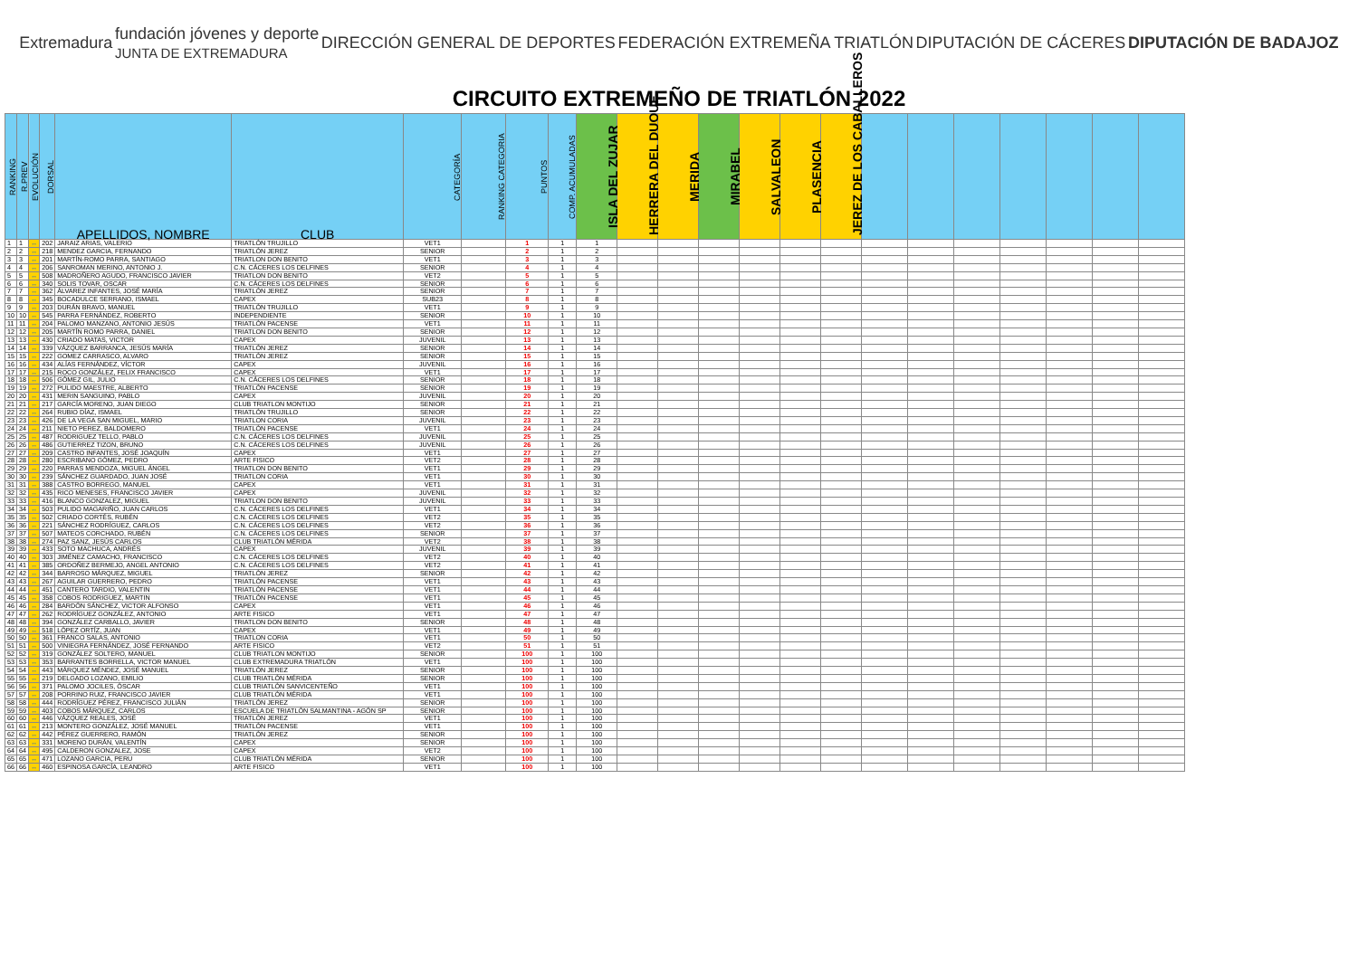Extremadura
fundación jóvenes y deporte
JUNTA DE EXTREMADURA
DIRECCIÓN GENERAL DE DEPORTES FEDERACIÓN EXTREMEÑA TRIATLÓN DIPUTACIÓN DE CÁCERES DIPUTACIÓN DE BADAJOZ
CIRCUITO EXTREMEÑO DE TRIATLÓN 2022
| RANKING | R.PREV | EVOLUCIÓN | DORSAL | APELLIDOS, NOMBRE | CLUB | CATEGORÍA | RANKING CATEGORIA | PUNTOS | COMP. ACUMULADAS | ISLA DEL ZUJAR | HERRERA DEL DUQUE | MERIDA | MIRABEL | SALVALEON | PLASENCIA | JEREZ DE LOS CABALLEROS | | | | | | | |
| --- | --- | --- | --- | --- | --- | --- | --- | --- | --- | --- | --- | --- | --- | --- | --- | --- | --- | --- | --- | --- | --- | --- | --- |
| 1 | 1 | ↔ | 202 | JARAIZ ARIAS, VALERIO | TRIATLÓN TRUJILLO | VET1 | | 1 | 1 | 1 | | | | | | | | | | | | | |
| 2 | 2 | ↔ | 218 | MENDEZ GARCIA, FERNANDO | TRIATLÓN JEREZ | SENIOR | | 2 | 1 | 2 | | | | | | | | | | | | | |
| 3 | 3 | ↔ | 201 | MARTÍN-ROMO PARRA, SANTIAGO | TRIATLON DON BENITO | VET1 | | 3 | 1 | 3 | | | | | | | | | | | | | |
| 4 | 4 | ↔ | 206 | SANROMAN MERINO, ANTONIO J. | C.N. CÁCERES LOS DELFINES | SENIOR | | 4 | 1 | 4 | | | | | | | | | | | | | |
| 5 | 5 | ↔ | 508 | MADROÑERO AGUDO, FRANCISCO JAVIER | TRIATLON DON BENITO | VET2 | | 5 | 1 | 5 | | | | | | | | | | | | | |
| 6 | 6 | ↔ | 340 | SOLIS TOVAR, OSCAR | C.N. CÁCERES LOS DELFINES | SENIOR | | 6 | 1 | 6 | | | | | | | | | | | | | |
| 7 | 7 | ↔ | 362 | ÁLVAREZ INFANTES, JOSÉ MARÍA | TRIATLÓN JEREZ | SENIOR | | 7 | 1 | 7 | | | | | | | | | | | | | |
| 8 | 8 | ↔ | 345 | BOCADULCE SERRANO, ISMAEL | CAPEX | SUB23 | | 8 | 1 | 8 | | | | | | | | | | | | | |
| 9 | 9 | ↔ | 203 | DURÁN BRAVO, MANUEL | TRIATLÓN TRUJILLO | VET1 | | 9 | 1 | 9 | | | | | | | | | | | | | |
| 10 | 10 | ↔ | 545 | PARRA FERNÁNDEZ, ROBERTO | INDEPENDIENTE | SENIOR | | 10 | 1 | 10 | | | | | | | | | | | | | |
| 11 | 11 | ↔ | 204 | PALOMO MANZANO, ANTONIO JESÚS | TRIATLÓN PACENSE | VET1 | | 11 | 1 | 11 | | | | | | | | | | | | | |
| 12 | 12 | ↔ | 205 | MARTÍN ROMO PARRA, DANIEL | TRIATLON DON BENITO | SENIOR | | 12 | 1 | 12 | | | | | | | | | | | | | |
| 13 | 13 | ↔ | 430 | CRIADO MATAS, VICTOR | CAPEX | JUVENIL | | 13 | 1 | 13 | | | | | | | | | | | | | |
| 14 | 14 | ↔ | 339 | VÁZQUEZ BARRANCA, JESÚS MARÍA | TRIATLÓN JEREZ | SENIOR | | 14 | 1 | 14 | | | | | | | | | | | | | |
| 15 | 15 | ↔ | 222 | GOMEZ CARRASCO, ALVARO | TRIATLÓN JEREZ | SENIOR | | 15 | 1 | 15 | | | | | | | | | | | | | |
| 16 | 16 | ↔ | 434 | ALÍAS FERNÁNDEZ, VÍCTOR | CAPEX | JUVENIL | | 16 | 1 | 16 | | | | | | | | | | | | | |
| 17 | 17 | ↔ | 215 | ROCO GONZÁLEZ, FELIX FRANCISCO | CAPEX | VET1 | | 17 | 1 | 17 | | | | | | | | | | | | | |
| 18 | 18 | ↔ | 506 | GÓMEZ GIL, JULIO | C.N. CÁCERES LOS DELFINES | SENIOR | | 18 | 1 | 18 | | | | | | | | | | | | | |
| 19 | 19 | ↔ | 272 | PULIDO MAESTRE, ALBERTO | TRIATLÓN PACENSE | SENIOR | | 19 | 1 | 19 | | | | | | | | | | | | | |
| 20 | 20 | ↔ | 431 | MERIN SANGUINO, PABLO | CAPEX | JUVENIL | | 20 | 1 | 20 | | | | | | | | | | | | | |
| 21 | 21 | ↔ | 217 | GARCÍA MORENO, JUAN DIEGO | CLUB TRIATLON MONTIJO | SENIOR | | 21 | 1 | 21 | | | | | | | | | | | | | |
| 22 | 22 | ↔ | 264 | RUBIO DÍAZ, ISMAEL | TRIATLÓN TRUJILLO | SENIOR | | 22 | 1 | 22 | | | | | | | | | | | | | |
| 23 | 23 | ↔ | 426 | DE LA VEGA SAN MIGUEL, MARIO | TRIATLON CORIA | JUVENIL | | 23 | 1 | 23 | | | | | | | | | | | | | |
| 24 | 24 | ↔ | 211 | NIETO PEREZ, BALDOMERO | TRIATLÓN PACENSE | VET1 | | 24 | 1 | 24 | | | | | | | | | | | | | |
| 25 | 25 | ↔ | 487 | RODRIGUEZ TELLO, PABLO | C.N. CÁCERES LOS DELFINES | JUVENIL | | 25 | 1 | 25 | | | | | | | | | | | | | |
| 26 | 26 | ↔ | 486 | GUTIERREZ TIZON, BRUNO | C.N. CÁCERES LOS DELFINES | JUVENIL | | 26 | 1 | 26 | | | | | | | | | | | | | |
| 27 | 27 | ↔ | 209 | CASTRO INFANTES, JOSÉ JOAQUÍN | CAPEX | VET1 | | 27 | 1 | 27 | | | | | | | | | | | | | |
| 28 | 28 | ↔ | 280 | ESCRIBANO GÓMEZ, PEDRO | ARTE FISICO | VET2 | | 28 | 1 | 28 | | | | | | | | | | | | | |
| 29 | 29 | ↔ | 220 | PARRAS MENDOZA, MIGUEL ÁNGEL | TRIATLON DON BENITO | VET1 | | 29 | 1 | 29 | | | | | | | | | | | | | |
| 30 | 30 | ↔ | 239 | SÁNCHEZ GUARDADO, JUAN JOSÉ | TRIATLON CORIA | VET1 | | 30 | 1 | 30 | | | | | | | | | | | | | |
| 31 | 31 | ↔ | 388 | CASTRO BORREGO, MANUEL | CAPEX | VET1 | | 31 | 1 | 31 | | | | | | | | | | | | | |
| 32 | 32 | ↔ | 435 | RICO MENESES, FRANCISCO JAVIER | CAPEX | JUVENIL | | 32 | 1 | 32 | | | | | | | | | | | | | |
| 33 | 33 | ↔ | 416 | BLANCO GONZALEZ, MIGUEL | TRIATLON DON BENITO | JUVENIL | | 33 | 1 | 33 | | | | | | | | | | | | | |
| 34 | 34 | ↔ | 503 | PULIDO MAGARIÑO, JUAN CARLOS | C.N. CÁCERES LOS DELFINES | VET1 | | 34 | 1 | 34 | | | | | | | | | | | | | |
| 35 | 35 | ↔ | 502 | CRIADO CORTÉS, RUBÉN | C.N. CÁCERES LOS DELFINES | VET2 | | 35 | 1 | 35 | | | | | | | | | | | | | |
| 36 | 36 | ↔ | 221 | SÁNCHEZ RODRÍGUEZ, CARLOS | C.N. CÁCERES LOS DELFINES | VET2 | | 36 | 1 | 36 | | | | | | | | | | | | | |
| 37 | 37 | ↔ | 507 | MATEOS CORCHADO, RUBÉN | C.N. CÁCERES LOS DELFINES | SENIOR | | 37 | 1 | 37 | | | | | | | | | | | | | |
| 38 | 38 | ↔ | 274 | PAZ SANZ, JESÚS CARLOS | CLUB TRIATLÓN MÉRIDA | VET2 | | 38 | 1 | 38 | | | | | | | | | | | | | |
| 39 | 39 | ↔ | 433 | SOTO MACHUCA, ANDRÉS | CAPEX | JUVENIL | | 39 | 1 | 39 | | | | | | | | | | | | | |
| 40 | 40 | ↔ | 303 | JIMÉNEZ CAMACHO, FRANCISCO | C.N. CÁCERES LOS DELFINES | VET2 | | 40 | 1 | 40 | | | | | | | | | | | | | |
| 41 | 41 | ↔ | 385 | ORDOÑEZ BERMEJO, ANGEL ANTONIO | C.N. CÁCERES LOS DELFINES | VET2 | | 41 | 1 | 41 | | | | | | | | | | | | | |
| 42 | 42 | ↔ | 344 | BARROSO MÁRQUEZ, MIGUEL | TRIATLÓN JEREZ | SENIOR | | 42 | 1 | 42 | | | | | | | | | | | | | |
| 43 | 43 | ↔ | 267 | AGUILAR GUERRERO, PEDRO | TRIATLÓN PACENSE | VET1 | | 43 | 1 | 43 | | | | | | | | | | | | | |
| 44 | 44 | ↔ | 451 | CANTERO TARDIO, VALENTIN | TRIATLÓN PACENSE | VET1 | | 44 | 1 | 44 | | | | | | | | | | | | | |
| 45 | 45 | ↔ | 358 | COBOS RODRIGUEZ, MARTIN | TRIATLÓN PACENSE | VET1 | | 45 | 1 | 45 | | | | | | | | | | | | | |
| 46 | 46 | ↔ | 284 | BARDÓN SÁNCHEZ, VICTOR ALFONSO | CAPEX | VET1 | | 46 | 1 | 46 | | | | | | | | | | | | | |
| 47 | 47 | ↔ | 262 | RODRÍGUEZ GONZÁLEZ, ANTONIO | ARTE FISICO | VET1 | | 47 | 1 | 47 | | | | | | | | | | | | | |
| 48 | 48 | ↔ | 394 | GONZÁLEZ CARBALLO, JAVIER | TRIATLON DON BENITO | SENIOR | | 48 | 1 | 48 | | | | | | | | | | | | | |
| 49 | 49 | ↔ | 518 | LÓPEZ ORTÍZ, JUAN | CAPEX | VET1 | | 49 | 1 | 49 | | | | | | | | | | | | | |
| 50 | 50 | ↔ | 361 | FRANCO SALAS, ANTONIO | TRIATLON CORIA | VET1 | | 50 | 1 | 50 | | | | | | | | | | | | | |
| 51 | 51 | ↔ | 500 | VINIEGRA FERNÁNDEZ, JOSÉ FERNANDO | ARTE FISICO | VET2 | | 51 | 1 | 51 | | | | | | | | | | | | | |
| 52 | 52 | ↔ | 319 | GONZÁLEZ SOLTERO, MANUEL | CLUB TRIATLON MONTIJO | SENIOR | | 100 | 1 | 100 | | | | | | | | | | | | | |
| 53 | 53 | ↔ | 353 | BARRANTES BORRELLA, VICTOR MANUEL | CLUB EXTREMADURA TRIATLÓN | VET1 | | 100 | 1 | 100 | | | | | | | | | | | | | |
| 54 | 54 | ↔ | 443 | MÁRQUEZ MÉNDEZ, JOSÉ MANUEL | TRIATLÓN JEREZ | SENIOR | | 100 | 1 | 100 | | | | | | | | | | | | | |
| 55 | 55 | ↔ | 219 | DELGADO LOZANO, EMILIO | CLUB TRIATLÓN MÉRIDA | SENIOR | | 100 | 1 | 100 | | | | | | | | | | | | | |
| 56 | 56 | ↔ | 371 | PALOMO JOCILES, ÓSCAR | CLUB TRIATLÓN SANVICENTEÑO | VET1 | | 100 | 1 | 100 | | | | | | | | | | | | | |
| 57 | 57 | ↔ | 208 | PORRINO RUIZ, FRANCISCO JAVIER | CLUB TRIATLÓN MÉRIDA | VET1 | | 100 | 1 | 100 | | | | | | | | | | | | | |
| 58 | 58 | ↔ | 444 | RODRÍGUEZ PÉREZ, FRANCISCO JULIÁN | TRIATLÓN JEREZ | SENIOR | | 100 | 1 | 100 | | | | | | | | | | | | | |
| 59 | 59 | ↔ | 403 | COBOS MÁRQUEZ, CARLOS | ESCUELA DE TRIATLÓN SALMANTINA - AGÓN SP | SENIOR | | 100 | 1 | 100 | | | | | | | | | | | | | |
| 60 | 60 | ↔ | 446 | VÁZQUEZ REALES, JOSÉ | TRIATLÓN JEREZ | VET1 | | 100 | 1 | 100 | | | | | | | | | | | | | |
| 61 | 61 | ↔ | 213 | MONTERO GONZÁLEZ, JOSÉ MANUEL | TRIATLÓN PACENSE | VET1 | | 100 | 1 | 100 | | | | | | | | | | | | | |
| 62 | 62 | ↔ | 442 | PÉREZ GUERRERO, RAMÓN | TRIATLÓN JEREZ | SENIOR | | 100 | 1 | 100 | | | | | | | | | | | | | |
| 63 | 63 | ↔ | 331 | MORENO DURÁN, VALENTÍN | CAPEX | SENIOR | | 100 | 1 | 100 | | | | | | | | | | | | | |
| 64 | 64 | ↔ | 495 | CALDERON GONZALEZ, JOSE | CAPEX | VET2 | | 100 | 1 | 100 | | | | | | | | | | | | | |
| 65 | 65 | ↔ | 471 | LOZANO GARCIA, PERU | CLUB TRIATLÓN MÉRIDA | SENIOR | | 100 | 1 | 100 | | | | | | | | | | | | | |
| 66 | 66 | ↔ | 460 | ESPINOSA GARCÍA, LEANDRO | ARTE FISICO | VET1 | | 100 | 1 | 100 | | | | | | | | | | | | | |